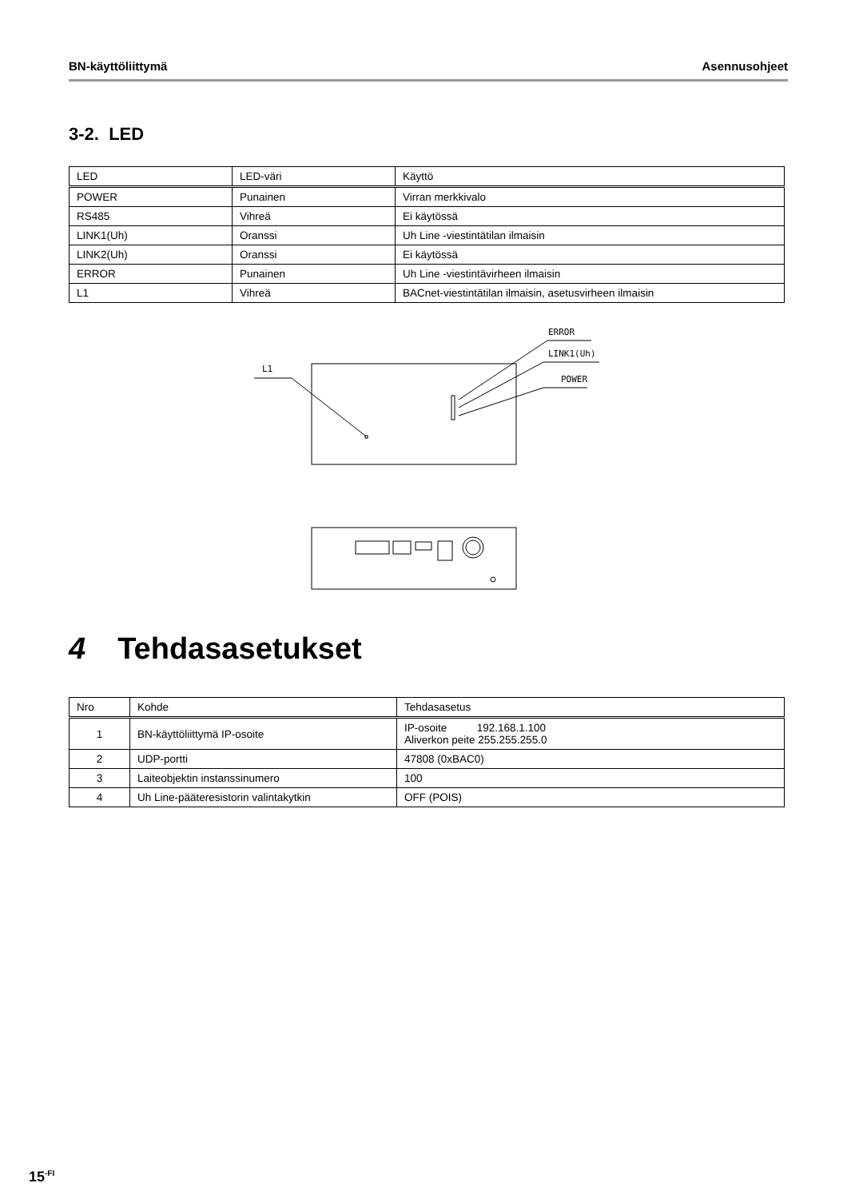BN-käyttöliittymä Asennusohjeet
3-2. LED
| LED | LED-väri | Käyttö |
| --- | --- | --- |
| POWER | Punainen | Virran merkkivalo |
| RS485 | Vihreä | Ei käytössä |
| LINK1(Uh) | Oranssi | Uh Line -viestintätilan ilmaisin |
| LINK2(Uh) | Oranssi | Ei käytössä |
| ERROR | Punainen | Uh Line -viestintävirheen ilmaisin |
| L1 | Vihreä | BACnet-viestintätilan ilmaisin, asetusvirheen ilmaisin |
L1
ERROR
LINK1(Uh)
POWER
4 Tehdasasetukset
| Nro | Kohde | Tehdasasetus |
| --- | --- | --- |
| 1 | BN-käyttöliittymä IP-osoite | IP-osoite 192.168.1.100 Aliverkon peite 255.255.255.0 |
| 2 | UDP-portti | 47808 (0xBAC0) |
| 3 | Laiteobjektin instanssinumero | 100 |
| 4 | Uh Line-pääteresistorin valintakytkin | OFF (POIS) |
15<sup>-FI</sup>